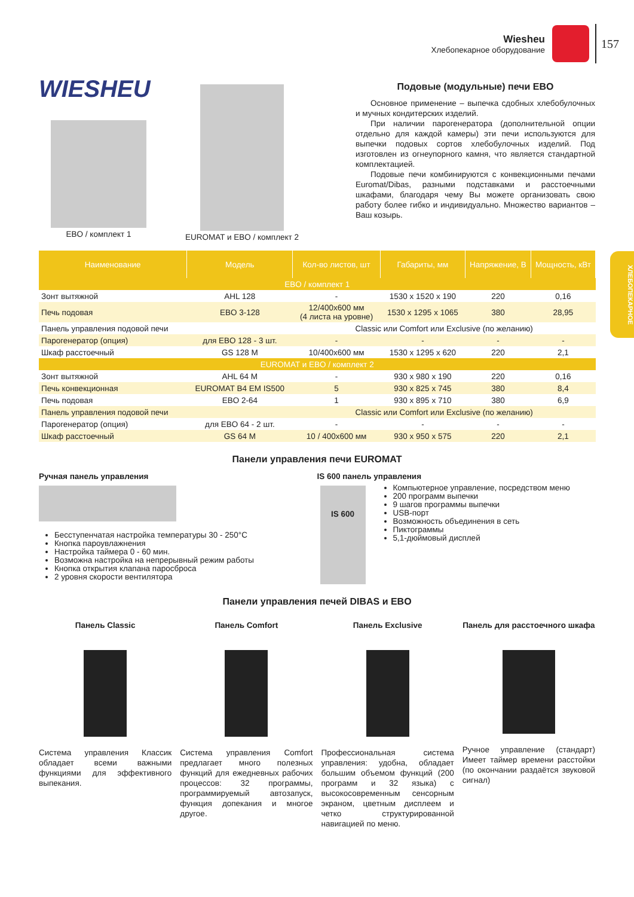Wiesheu
Хлебопекарное оборудование
157
ХЛЕБОПЕКАРНОЕ
WIESHEU
EBO / комплект 1 EUROMAT и EBO / комплект 2
Подовые (модульные) печи EBO
Основное применение – выпечка сдобных хлебобулочных и мучных кондитерских изделий.
При наличии парогенератора (дополнительной опции отдельно для каждой камеры) эти печи используются для выпечки подовых сортов хлебобулочных изделий. Под изготовлен из огнеупорного камня, что является стандартной комплектацией.
Подовые печи комбинируются с конвекционными печами Euromat/Dibas, разными подставками и расстоечными шкафами, благодаря чему Вы можете организовать свою работу более гибко и индивидуально. Множество вариантов – Ваш козырь.
| Наименование | Модель | Кол-во листов, шт | Габариты, мм | Напряжение, В | Мощность, кВт |
| --- | --- | --- | --- | --- | --- |
| EBO / комплект 1 | | | | | |
| Зонт вытяжной | AHL 128 | - | 1530 x 1520 x 190 | 220 | 0,16 |
| Печь подовая | EBO 3-128 | 12/400x600 мм (4 листа на уровне) | 1530 x 1295 x 1065 | 380 | 28,95 |
| Панель управления подовой печи | | Classic или Comfort или Exclusive (по желанию) | | | |
| Парогенератор (опция) | для EBO 128 - 3 шт. | - | - | - | - |
| Шкаф расстоечный | GS 128 M | 10/400x600 мм | 1530 x 1295 x 620 | 220 | 2,1 |
| EUROMAT и EBO / комплект 2 | | | | | |
| Зонт вытяжной | AHL 64 M | - | 930 x 980 x 190 | 220 | 0,16 |
| Печь конвекционная | EUROMAT B4 EM IS500 | 5 | 930 x 825 x 745 | 380 | 8,4 |
| Печь подовая | EBO 2-64 | 1 | 930 x 895 x 710 | 380 | 6,9 |
| Панель управления подовой печи | | Classic или Comfort или Exclusive (по желанию) | | | |
| Парогенератор (опция) | для EBO 64 - 2 шт. | - | - | - | - |
| Шкаф расстоечный | GS 64 M | 10 / 400x600 мм | 930 x 950 x 575 | 220 | 2,1 |
Панели управления печи EUROMAT
Ручная панель управления
Бесступенчатая настройка температуры 30 - 250°С
Кнопка пароувлажнения
Настройка таймера 0 - 60 мин.
Возможна настройка на непрерывный режим работы
Кнопка открытия клапана паросброса
2 уровня скорости вентилятора
IS 600 панель управления
IS 600
Компьютерное управление, посредством меню
200 программ выпечки
9 шагов программы выпечки
USB-порт
Возможность объединения в сеть
Пиктограммы
5,1-дюймовый дисплей
Панели управления печей DIBAS и EBO
Панель Classic
Система управления Классик обладает всеми важными функциями для эффективного выпекания.
Панель Comfort
Система управления Comfort предлагает много полезных функций для ежедневных рабочих процессов: 32 программы, программируемый автозапуск, функция допекания и многое другое.
Панель Exclusive
Профессиональная система управления: удобна, обладает большим объемом функций (200 программ и 32 языка) с высокосовременным сенсорным экраном, цветным дисплеем и четко структурированной навигацией по меню.
Панель для расстоечного шкафа
Ручное управление (стандарт) Имеет таймер времени расстойки (по окончании раздаётся звуковой сигнал)